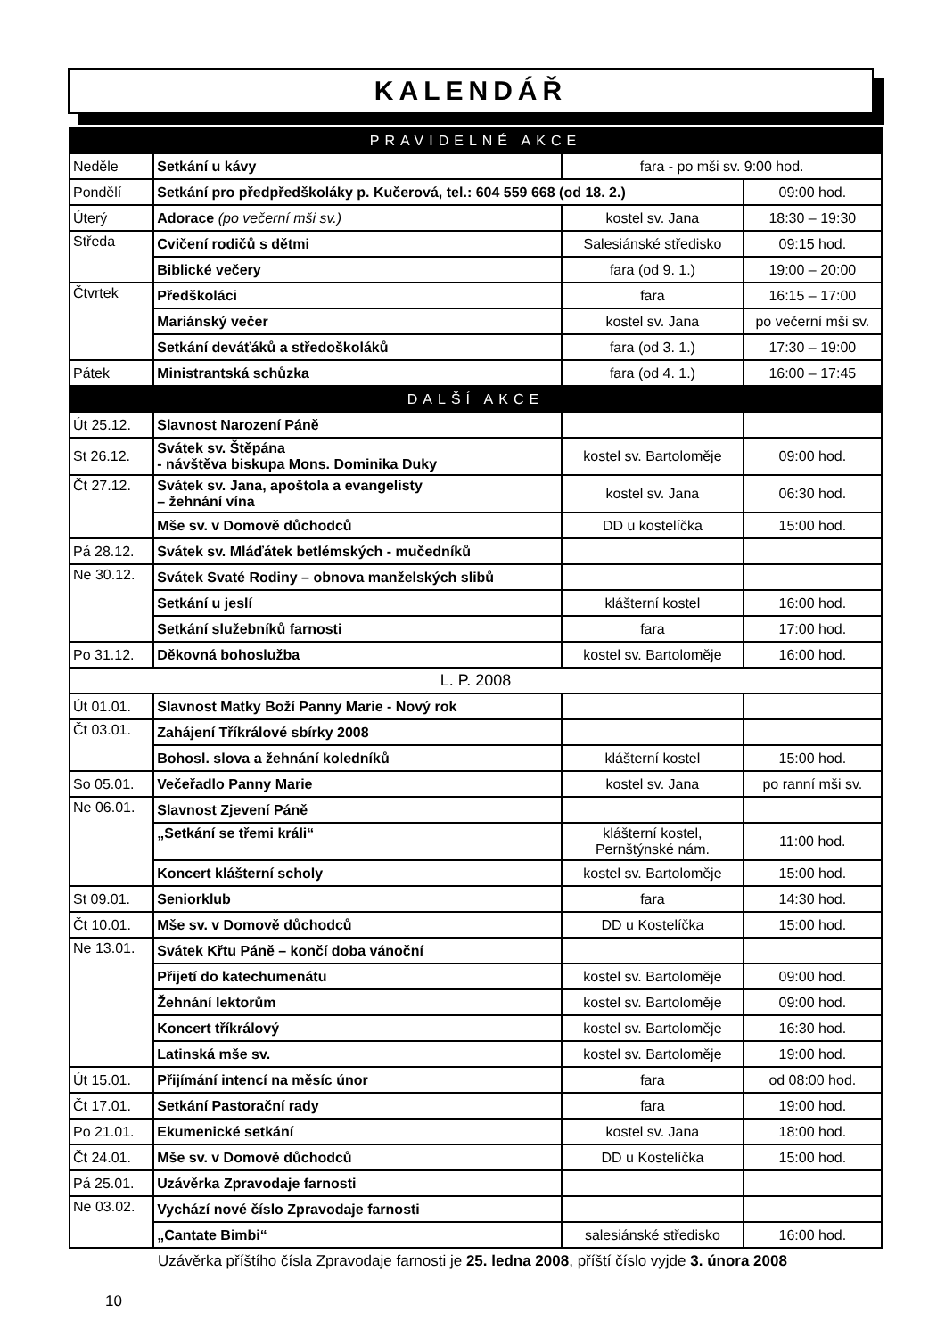KALENDÁŘ
| PRAVIDELNÉ AKCE | | | |
| --- | --- | --- | --- |
| Neděle | Setkání u kávy | fara - po mši sv. 9:00 hod. | |
| Pondělí | Setkání pro předpředškoláky p. Kučerová, tel.: 604 559 668 (od 18. 2.) | | 09:00 hod. |
| Úterý | Adorace (po večerní mši sv.) | kostel sv. Jana | 18:30 – 19:30 |
| Středa | Cvičení rodičů s dětmi | Salesiánské středisko | 09:15 hod. |
| | Biblické večery | fara (od 9. 1.) | 19:00 – 20:00 |
| Čtvrtek | Předškoláci | fara | 16:15 – 17:00 |
| | Mariánský večer | kostel sv. Jana | po večerní mši sv. |
| | Setkání deváťáků a středoškoláků | fara (od 3. 1.) | 17:30 – 19:00 |
| Pátek | Ministrantská schůzka | fara (od 4. 1.) | 16:00 – 17:45 |
| DALŠÍ AKCE | | | |
| Út 25.12. | Slavnost Narození Páně | | |
| St 26.12. | Svátek sv. Štěpána - návštěva biskupa Mons. Dominika Duky | kostel sv. Bartoloměje | 09:00 hod. |
| Čt 27.12. | Svátek sv. Jana, apoštola a evangelisty – žehnání vína | kostel sv. Jana | 06:30 hod. |
| | Mše sv. v Domově důchodců | DD u kostelíčka | 15:00 hod. |
| Pá 28.12. | Svátek sv. Mláďátek betlémských - mučedníků | | |
| Ne 30.12. | Svátek Svaté Rodiny – obnova manželských slibů | | |
| | Setkání u jeslí | klášterní kostel | 16:00 hod. |
| | Setkání služebníků farnosti | fara | 17:00 hod. |
| Po 31.12. | Děkovná bohoslužba | kostel sv. Bartoloměje | 16:00 hod. |
| L. P. 2008 | | | |
| Út 01.01. | Slavnost Matky Boží Panny Marie - Nový rok | | |
| Čt 03.01. | Zahájení Tříkrálové sbírky 2008 | | |
| | Bohosl. slova a žehnání koledníků | klášterní kostel | 15:00 hod. |
| So 05.01. | Večeřadlo Panny Marie | kostel sv. Jana | po ranní mši sv. |
| Ne 06.01. | Slavnost Zjevení Páně | | |
| | „Setkání se třemi králi“ | klášterní kostel, Pernštýnské nám. | 11:00 hod. |
| | Koncert klášterní scholy | kostel sv. Bartoloměje | 15:00 hod. |
| St 09.01. | Seniorklub | fara | 14:30 hod. |
| Čt 10.01. | Mše sv. v Domově důchodců | DD u Kostelíčka | 15:00 hod. |
| Ne 13.01. | Svátek Křtu Páně – končí doba vánoční | | |
| | Přijetí do katechumenátu | kostel sv. Bartoloměje | 09:00 hod. |
| | Žehnání lektorům | kostel sv. Bartoloměje | 09:00 hod. |
| | Koncert tříkrálový | kostel sv. Bartoloměje | 16:30 hod. |
| | Latinská mše sv. | kostel sv. Bartoloměje | 19:00 hod. |
| Út 15.01. | Přijímání intencí na měsíc únor | fara | od 08:00 hod. |
| Čt 17.01. | Setkání Pastorační rady | fara | 19:00 hod. |
| Po 21.01. | Ekumenické setkání | kostel sv. Jana | 18:00 hod. |
| Čt 24.01. | Mše sv. v Domově důchodců | DD u Kostelíčka | 15:00 hod. |
| Pá 25.01. | Uzávěrka Zpravodaje farnosti | | |
| Ne 03.02. | Vychází nové číslo Zpravodaje farnosti | | |
| | „Cantate Bimbi“ | salesiánské středisko | 16:00 hod. |
Uzávěrka příštího čísla Zpravodaje farnosti je 25. ledna 2008, příští číslo vyjde 3. února 2008
10